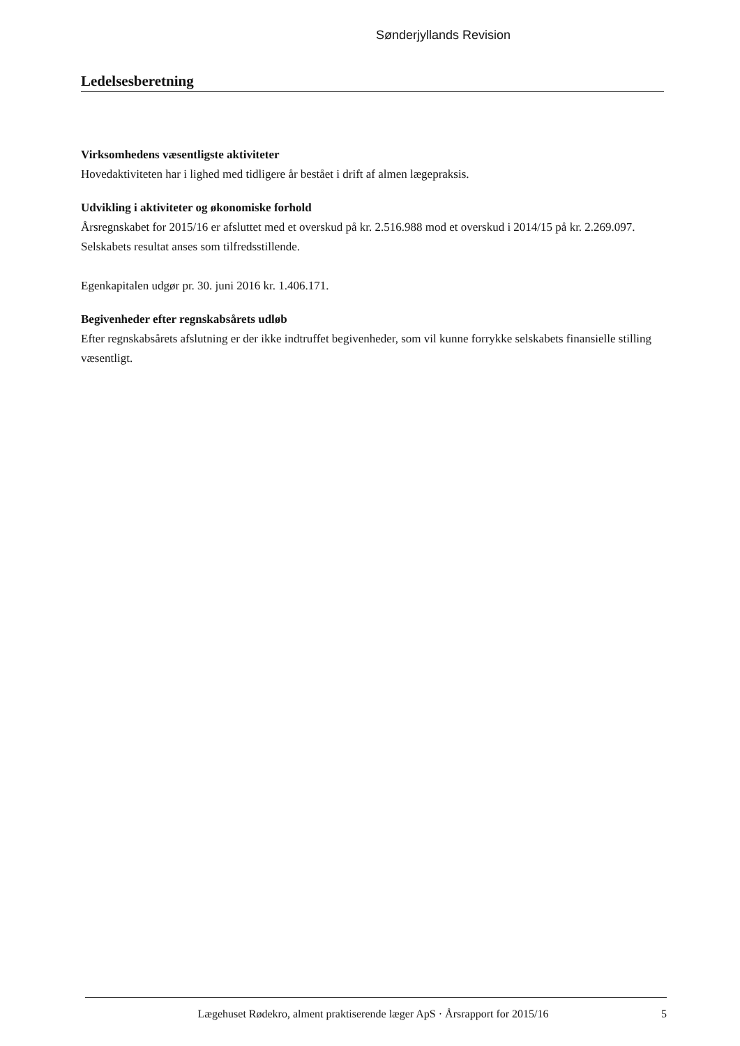Sønderjyllands Revision
Ledelsesberetning
Virksomhedens væsentligste aktiviteter
Hovedaktiviteten har i lighed med tidligere år bestået i drift af almen lægepraksis.
Udvikling i aktiviteter og økonomiske forhold
Årsregnskabet for 2015/16 er afsluttet med et overskud på kr. 2.516.988 mod et overskud i 2014/15 på kr. 2.269.097. Selskabets resultat anses som tilfredsstillende.
Egenkapitalen udgør pr. 30. juni 2016 kr. 1.406.171.
Begivenheder efter regnskabsårets udløb
Efter regnskabsårets afslutning er der ikke indtruffet begivenheder, som vil kunne forrykke selskabets finansielle stilling væsentligt.
Lægehuset Rødekro, alment praktiserende læger ApS · Årsrapport for 2015/16 5